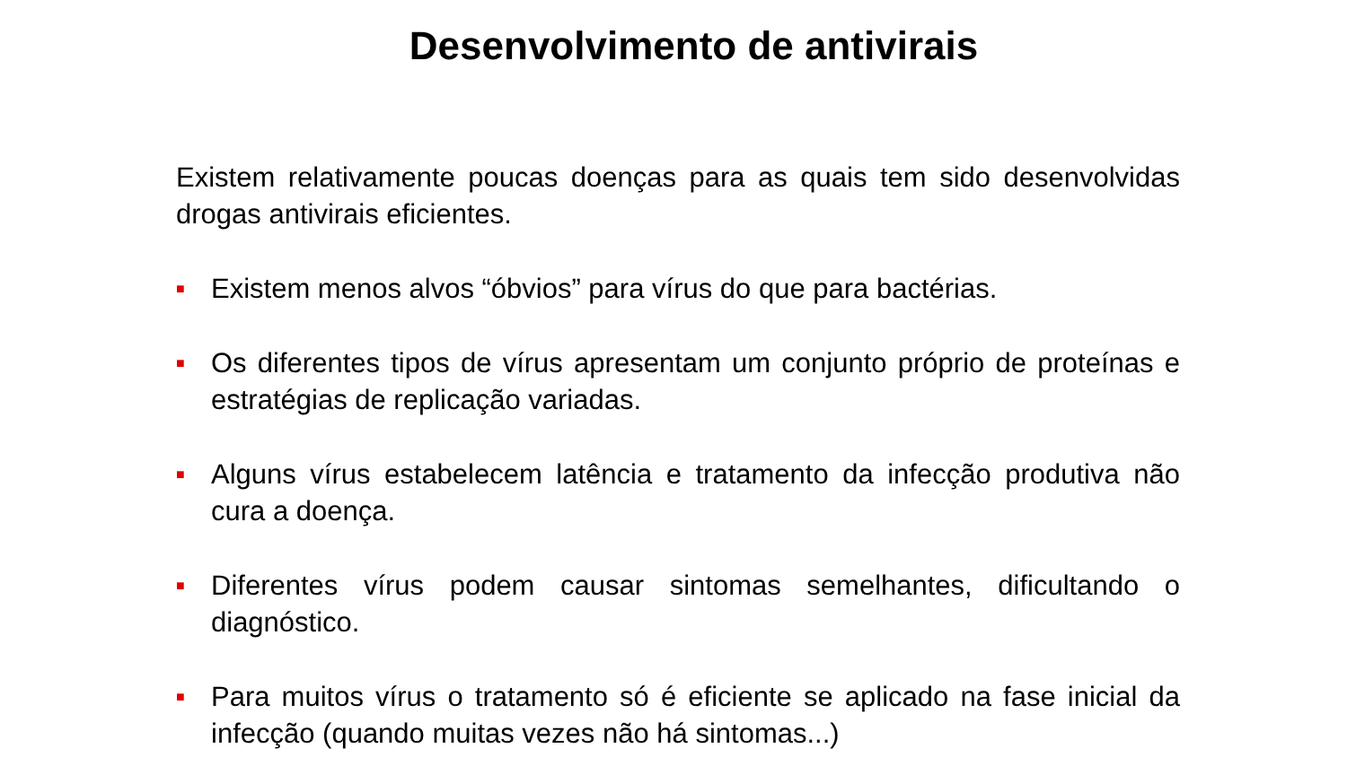Desenvolvimento de antivirais
Existem relativamente poucas doenças para as quais tem sido desenvolvidas drogas antivirais eficientes.
■ Existem menos alvos “óbvios” para vírus do que para bactérias.
■ Os diferentes tipos de vírus apresentam um conjunto próprio de proteínas e estratégias de replicação variadas.
■ Alguns vírus estabelecem latência e tratamento da infecção produtiva não cura a doença.
■ Diferentes vírus podem causar sintomas semelhantes, dificultando o diagnóstico.
■ Para muitos vírus o tratamento só é eficiente se aplicado na fase inicial da infecção (quando muitas vezes não há sintomas...)